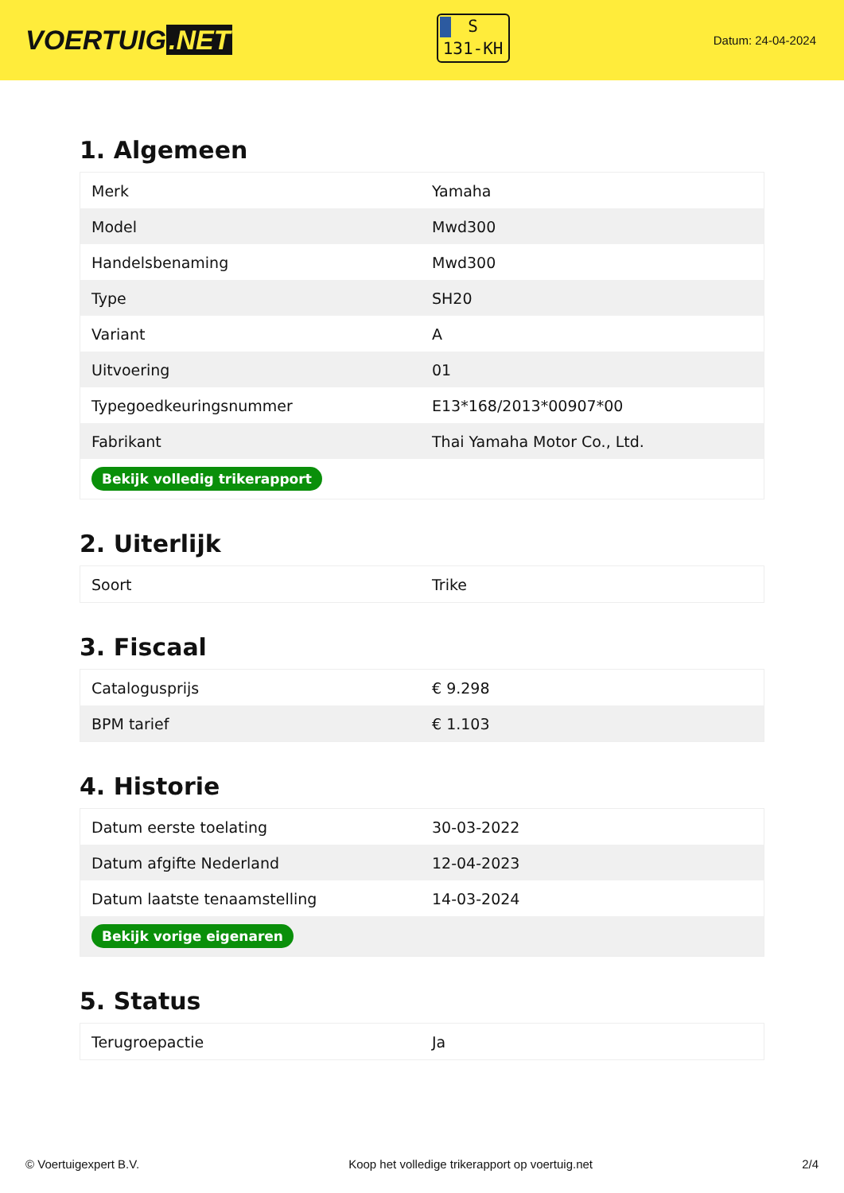VOERTUIG.NET
S
131-KH
Datum: 24-04-2024
1. Algemeen
| Merk | Yamaha |
| Model | Mwd300 |
| Handelsbenaming | Mwd300 |
| Type | SH20 |
| Variant | A |
| Uitvoering | 01 |
| Typegoedkeuringsnummer | E13*168/2013*00907*00 |
| Fabrikant | Thai Yamaha Motor Co., Ltd. |
| Bekijk volledig trikerapport | |
2. Uiterlijk
| Soort | Trike |
3. Fiscaal
| Catalogusprijs | € 9.298 |
| BPM tarief | € 1.103 |
4. Historie
| Datum eerste toelating | 30-03-2022 |
| Datum afgifte Nederland | 12-04-2023 |
| Datum laatste tenaamstelling | 14-03-2024 |
| Bekijk vorige eigenaren | |
5. Status
| Terugroepactie | Ja |
© Voertuigexpert B.V. Koop het volledige trikerapport op voertuig.net 2/4